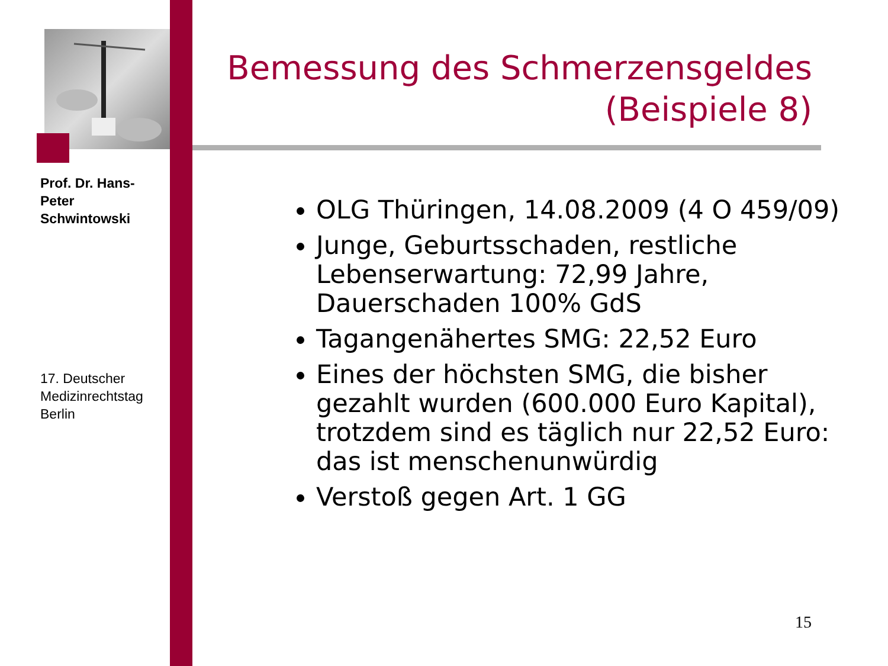Prof. Dr. Hans-Peter Schwintowski
17. Deutscher Medizinrechtstag Berlin
Bemessung des Schmerzensgeldes
(Beispiele 8)
OLG Thüringen, 14.08.2009 (4 O 459/09)
Junge, Geburtsschaden, restliche Lebenserwartung: 72,99 Jahre, Dauerschaden 100% GdS
Tagangenähertes SMG: 22,52 Euro
Eines der höchsten SMG, die bisher gezahlt wurden (600.000 Euro Kapital), trotzdem sind es täglich nur 22,52 Euro: das ist menschenunwürdig
Verstoß gegen Art. 1 GG
15